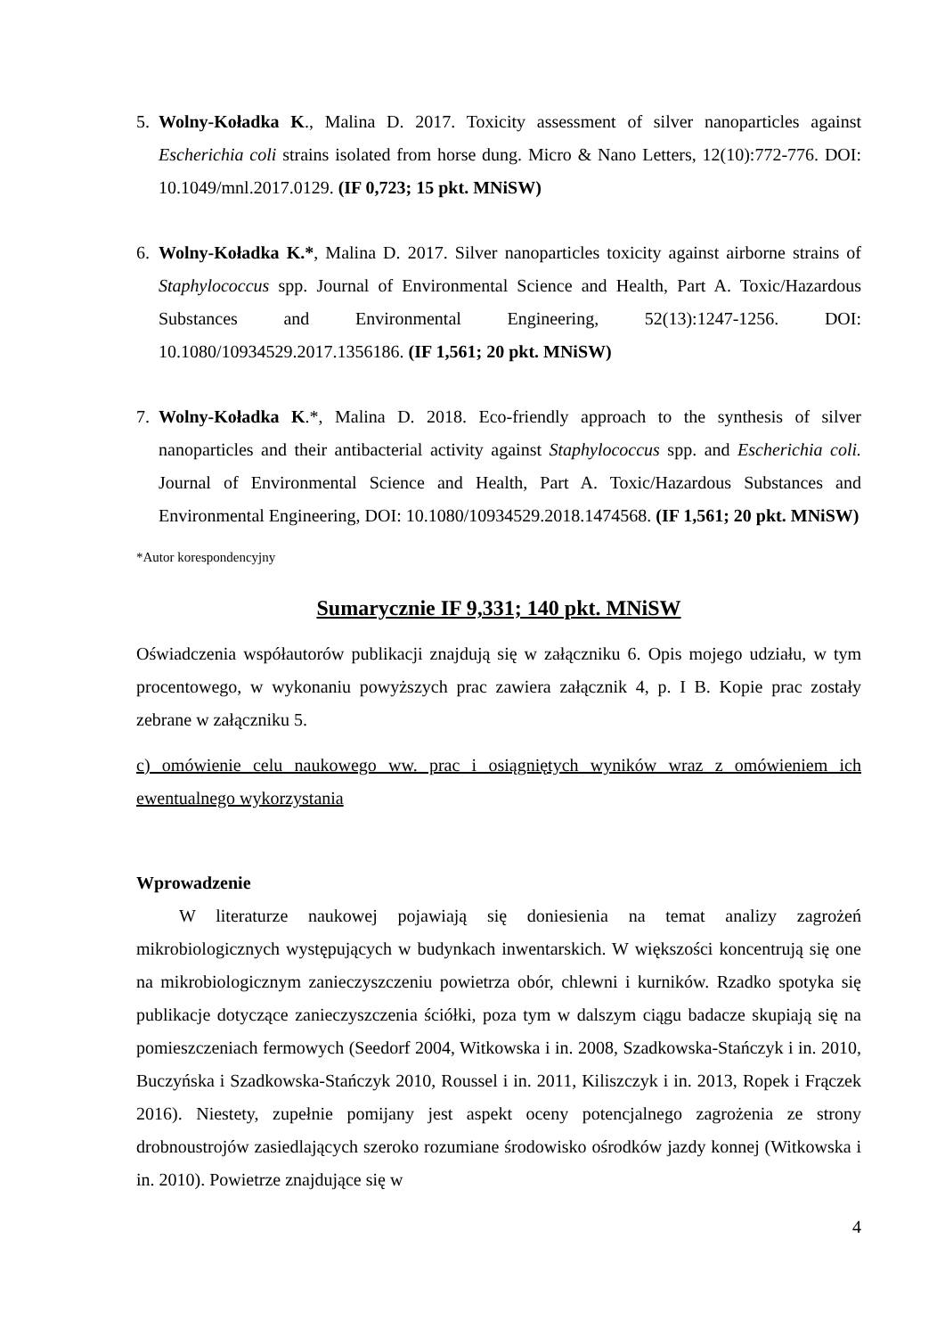5. Wolny-Koładka K., Malina D. 2017. Toxicity assessment of silver nanoparticles against Escherichia coli strains isolated from horse dung. Micro & Nano Letters, 12(10):772-776. DOI: 10.1049/mnl.2017.0129. (IF 0,723; 15 pkt. MNiSW)
6. Wolny-Koładka K.*, Malina D. 2017. Silver nanoparticles toxicity against airborne strains of Staphylococcus spp. Journal of Environmental Science and Health, Part A. Toxic/Hazardous Substances and Environmental Engineering, 52(13):1247-1256. DOI: 10.1080/10934529.2017.1356186. (IF 1,561; 20 pkt. MNiSW)
7. Wolny-Koładka K.*, Malina D. 2018. Eco-friendly approach to the synthesis of silver nanoparticles and their antibacterial activity against Staphylococcus spp. and Escherichia coli. Journal of Environmental Science and Health, Part A. Toxic/Hazardous Substances and Environmental Engineering, DOI: 10.1080/10934529.2018.1474568. (IF 1,561; 20 pkt. MNiSW)
*Autor korespondencyjny
Sumarycznie IF 9,331; 140 pkt. MNiSW
Oświadczenia współautorów publikacji znajdują się w załączniku 6. Opis mojego udziału, w tym procentowego, w wykonaniu powyższych prac zawiera załącznik 4, p. I B. Kopie prac zostały zebrane w załączniku 5.
c) omówienie celu naukowego ww. prac i osiągniętych wyników wraz z omówieniem ich ewentualnego wykorzystania
Wprowadzenie
W literaturze naukowej pojawiają się doniesienia na temat analizy zagrożeń mikrobiologicznych występujących w budynkach inwentarskich. W większości koncentrują się one na mikrobiologicznym zanieczyszczeniu powietrza obór, chlewni i kurników. Rzadko spotyka się publikacje dotyczące zanieczyszczenia ściółki, poza tym w dalszym ciągu badacze skupiają się na pomieszczeniach fermowych (Seedorf 2004, Witkowska i in. 2008, Szadkowska-Stańczyk i in. 2010, Buczyńska i Szadkowska-Stańczyk 2010, Roussel i in. 2011, Kiliszczyk i in. 2013, Ropek i Frączek 2016). Niestety, zupełnie pomijany jest aspekt oceny potencjalnego zagrożenia ze strony drobnoustrojów zasiedlających szeroko rozumiane środowisko ośrodków jazdy konnej (Witkowska i in. 2010). Powietrze znajdujące się w
4